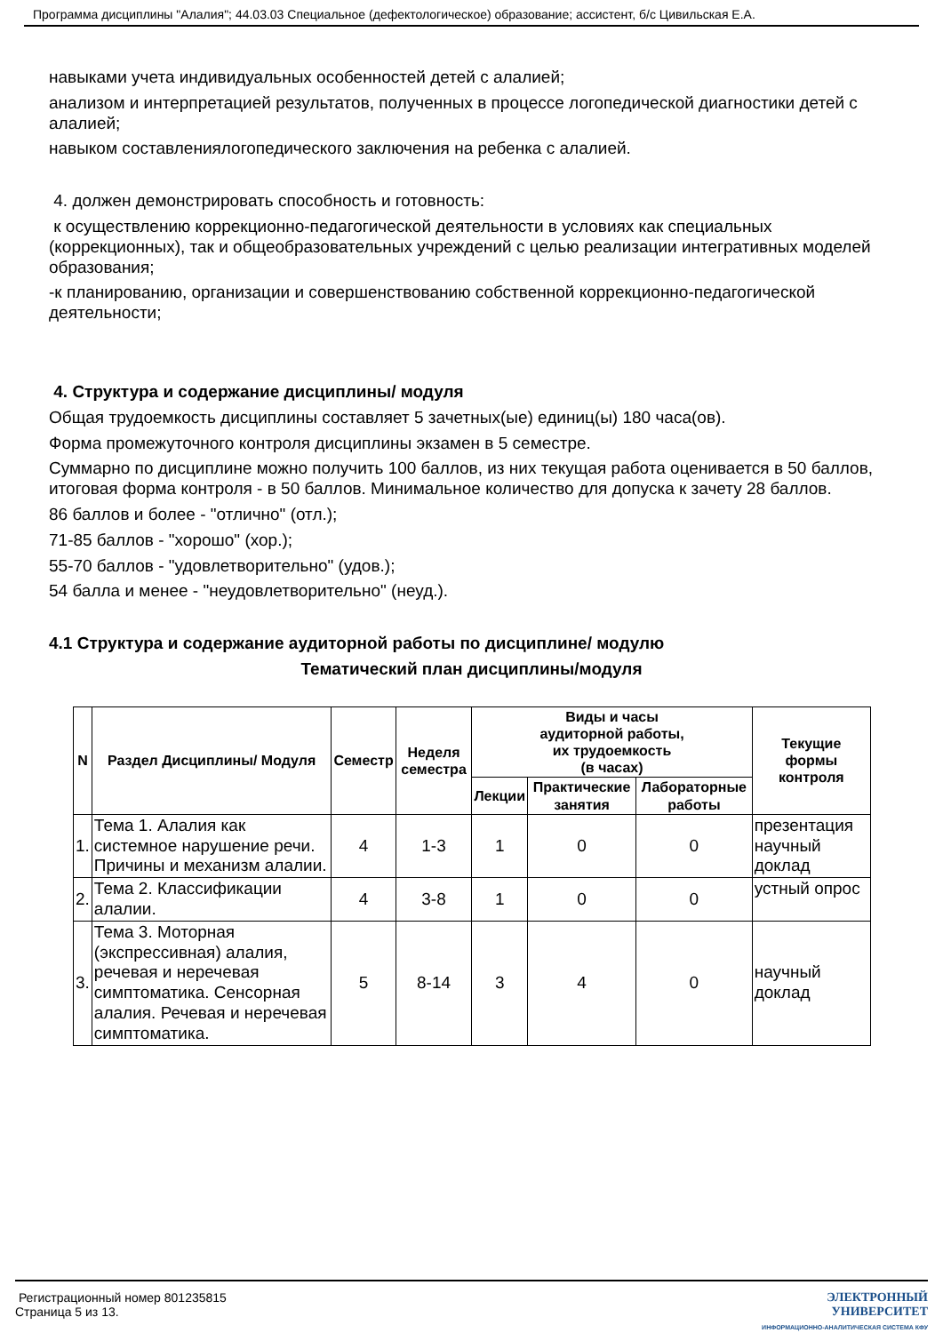Программа дисциплины "Алалия"; 44.03.03 Специальное (дефектологическое) образование; ассистент, б/с Цивильская Е.А.
навыками учета индивидуальных особенностей детей с алалией;
анализом и интерпретацией результатов, полученных в процессе логопедической диагностики детей с алалией;
навыком составлениялогопедического заключения на ребенка с алалией.
4. должен демонстрировать способность и готовность:
к осуществлению коррекционно-педагогической деятельности в условиях как специальных (коррекционных), так и общеобразовательных учреждений с целью реализации интегративных моделей образования;
-к планированию, организации и совершенствованию собственной коррекционно-педагогической деятельности;
4. Структура и содержание дисциплины/ модуля
Общая трудоемкость дисциплины составляет 5 зачетных(ые) единиц(ы) 180 часа(ов).
Форма промежуточного контроля дисциплины экзамен в 5 семестре.
Суммарно по дисциплине можно получить 100 баллов, из них текущая работа оценивается в 50 баллов, итоговая форма контроля - в 50 баллов. Минимальное количество для допуска к зачету 28 баллов.
86 баллов и более - "отлично" (отл.);
71-85 баллов - "хорошо" (хор.);
55-70 баллов - "удовлетворительно" (удов.);
54 балла и менее - "неудовлетворительно" (неуд.).
4.1 Структура и содержание аудиторной работы по дисциплине/ модулю
Тематический план дисциплины/модуля
| N | Раздел Дисциплины/ Модуля | Семестр | Неделя семестра | Виды и часы аудиторной работы, их трудоемкость (в часах) | | | Текущие формы контроля |
| --- | --- | --- | --- | --- | --- | --- | --- |
| | | | | Лекции | Практические занятия | Лабораторные работы | |
| 1. | Тема 1. Алалия как системное нарушение речи. Причины и механизм алалии. | 4 | 1-3 | 1 | 0 | 0 | презентация научный доклад |
| 2. | Тема 2. Классификации алалии. | 4 | 3-8 | 1 | 0 | 0 | устный опрос |
| 3. | Тема 3. Моторная (экспрессивная) алалия, речевая и неречевая симптоматика. Сенсорная алалия. Речевая и неречевая симптоматика. | 5 | 8-14 | 3 | 4 | 0 | научный доклад |
Регистрационный номер 801235815
Страница 5 из 13.
ЭЛЕКТРОННЫЙ
УНИВЕРСИТЕТ
ИНФОРМАЦИОННО-АНАЛИТИЧЕСКАЯ СИСТЕМА КФУ